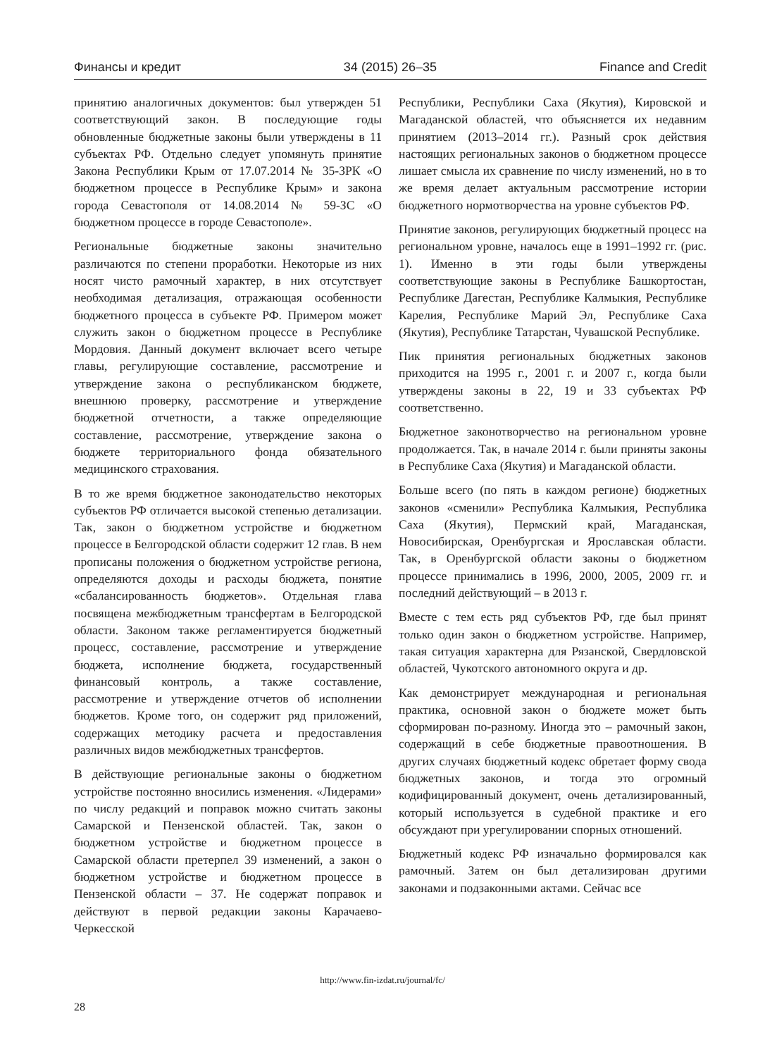Финансы и кредит 34 (2015) 26–35 Finance and Credit
принятию аналогичных документов: был утвержден 51 соответствующий закон. В последующие годы обновленные бюджетные законы были утверждены в 11 субъектах РФ. Отдельно следует упомянуть принятие Закона Республики Крым от 17.07.2014 № 35-ЗРК «О бюджетном процессе в Республике Крым» и закона города Севастополя от 14.08.2014 № 59-ЗС «О бюджетном процессе в городе Севастополе».
Региональные бюджетные законы значительно различаются по степени проработки. Некоторые из них носят чисто рамочный характер, в них отсутствует необходимая детализация, отражающая особенности бюджетного процесса в субъекте РФ. Примером может служить закон о бюджетном процессе в Республике Мордовия. Данный документ включает всего четыре главы, регулирующие составление, рассмотрение и утверждение закона о республиканском бюджете, внешнюю проверку, рассмотрение и утверждение бюджетной отчетности, а также определяющие составление, рассмотрение, утверждение закона о бюджете территориального фонда обязательного медицинского страхования.
В то же время бюджетное законодательство некоторых субъектов РФ отличается высокой степенью детализации. Так, закон о бюджетном устройстве и бюджетном процессе в Белгородской области содержит 12 глав. В нем прописаны положения о бюджетном устройстве региона, определяются доходы и расходы бюджета, понятие «сбалансированность бюджетов». Отдельная глава посвящена межбюджетным трансфертам в Белгородской области. Законом также регламентируется бюджетный процесс, составление, рассмотрение и утверждение бюджета, исполнение бюджета, государственный финансовый контроль, а также составление, рассмотрение и утверждение отчетов об исполнении бюджетов. Кроме того, он содержит ряд приложений, содержащих методику расчета и предоставления различных видов межбюджетных трансфертов.
В действующие региональные законы о бюджетном устройстве постоянно вносились изменения. «Лидерами» по числу редакций и поправок можно считать законы Самарской и Пензенской областей. Так, закон о бюджетном устройстве и бюджетном процессе в Самарской области претерпел 39 изменений, а закон о бюджетном устройстве и бюджетном процессе в Пензенской области – 37. Не содержат поправок и действуют в первой редакции законы Карачаево-Черкесской
Республики, Республики Саха (Якутия), Кировской и Магаданской областей, что объясняется их недавним принятием (2013–2014 гг.). Разный срок действия настоящих региональных законов о бюджетном процессе лишает смысла их сравнение по числу изменений, но в то же время делает актуальным рассмотрение истории бюджетного нормотворчества на уровне субъектов РФ.
Принятие законов, регулирующих бюджетный процесс на региональном уровне, началось еще в 1991–1992 гг. (рис. 1). Именно в эти годы были утверждены соответствующие законы в Республике Башкортостан, Республике Дагестан, Республике Калмыкия, Республике Карелия, Республике Марий Эл, Республике Саха (Якутия), Республике Татарстан, Чувашской Республике.
Пик принятия региональных бюджетных законов приходится на 1995 г., 2001 г. и 2007 г., когда были утверждены законы в 22, 19 и 33 субъектах РФ соответственно.
Бюджетное законотворчество на региональном уровне продолжается. Так, в начале 2014 г. были приняты законы в Республике Саха (Якутия) и Магаданской области.
Больше всего (по пять в каждом регионе) бюджетных законов «сменили» Республика Калмыкия, Республика Саха (Якутия), Пермский край, Магаданская, Новосибирская, Оренбургская и Ярославская области. Так, в Оренбургской области законы о бюджетном процессе принимались в 1996, 2000, 2005, 2009 гг. и последний действующий – в 2013 г.
Вместе с тем есть ряд субъектов РФ, где был принят только один закон о бюджетном устройстве. Например, такая ситуация характерна для Рязанской, Свердловской областей, Чукотского автономного округа и др.
Как демонстрирует международная и региональная практика, основной закон о бюджете может быть сформирован по-разному. Иногда это – рамочный закон, содержащий в себе бюджетные правоотношения. В других случаях бюджетный кодекс обретает форму свода бюджетных законов, и тогда это огромный кодифицированный документ, очень детализированный, который используется в судебной практике и его обсуждают при урегулировании спорных отношений.
Бюджетный кодекс РФ изначально формировался как рамочный. Затем он был детализирован другими законами и подзаконными актами. Сейчас все
http://www.fin-izdat.ru/journal/fc/
28